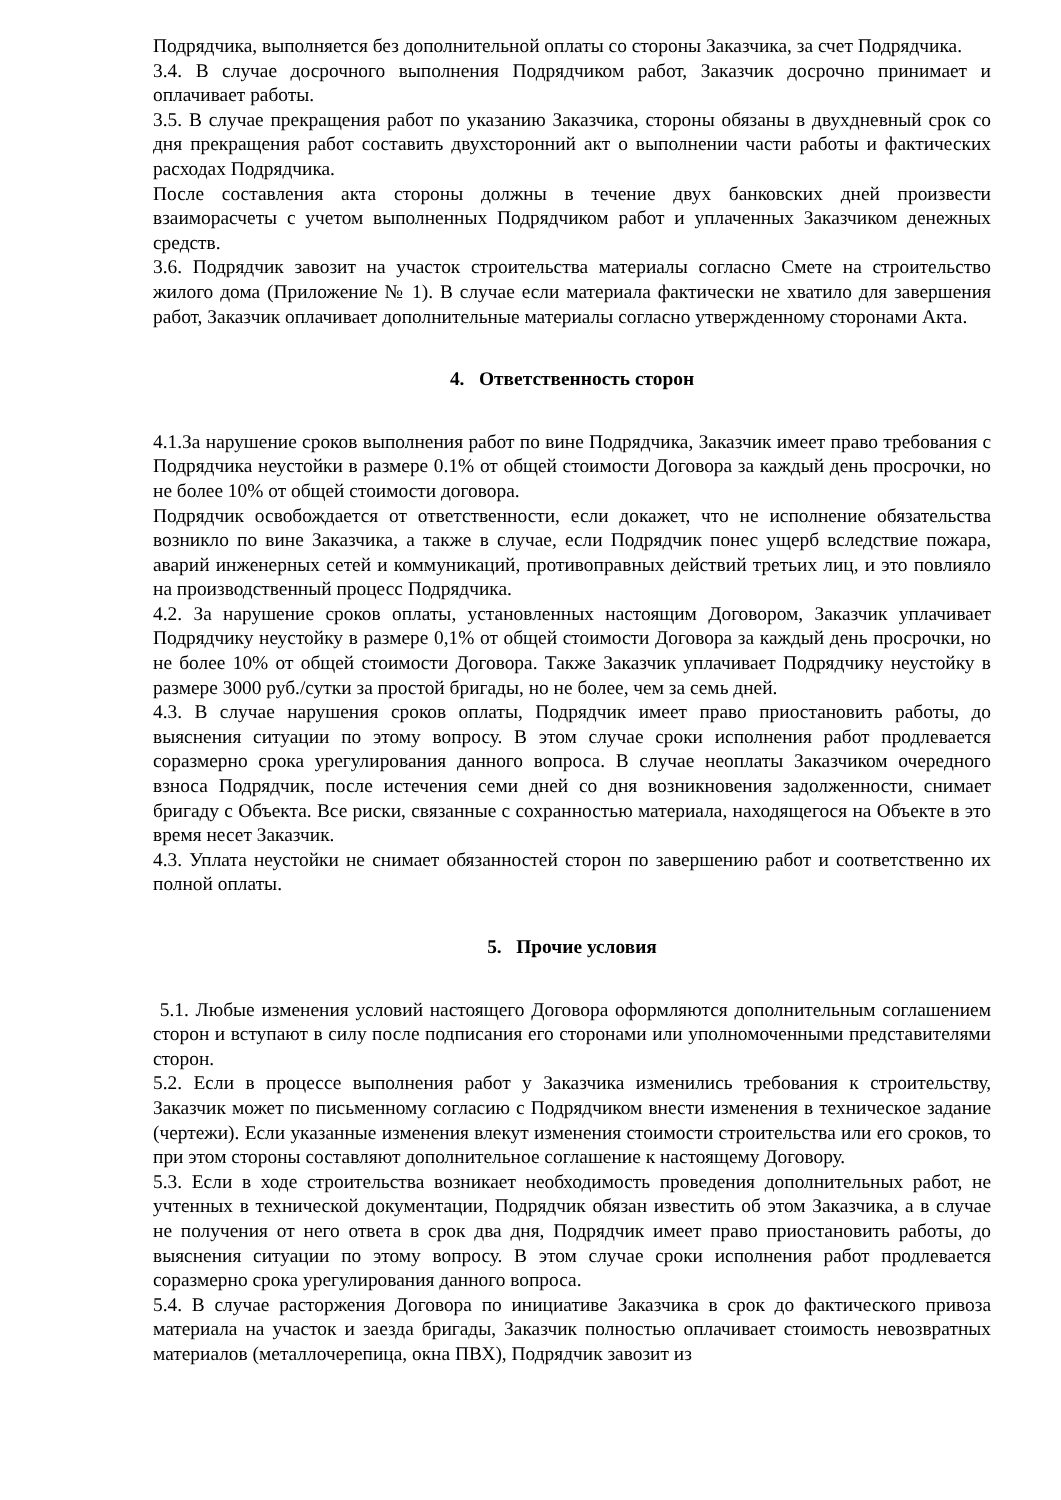Подрядчика, выполняется без дополнительной оплаты со стороны Заказчика, за счет Подрядчика.
3.4. В случае досрочного выполнения Подрядчиком работ, Заказчик досрочно принимает и оплачивает работы.
3.5. В случае прекращения работ по указанию Заказчика, стороны обязаны в двухдневный срок со дня прекращения работ составить двухсторонний акт о выполнении части работы и фактических расходах Подрядчика.
После составления акта стороны должны в течение двух банковских дней произвести взаиморасчеты с учетом выполненных Подрядчиком работ и уплаченных Заказчиком денежных средств.
3.6. Подрядчик завозит на участок строительства материалы согласно Смете на строительство жилого дома (Приложение № 1). В случае если материала фактически не хватило для завершения работ, Заказчик оплачивает дополнительные материалы согласно утвержденному сторонами Акта.
4. Ответственность сторон
4.1.За нарушение сроков выполнения работ по вине Подрядчика, Заказчик имеет право требования с Подрядчика неустойки в размере 0.1% от общей стоимости Договора за каждый день просрочки, но не более 10% от общей стоимости договора.
Подрядчик освобождается от ответственности, если докажет, что не исполнение обязательства возникло по вине Заказчика, а также в случае, если Подрядчик понес ущерб вследствие пожара, аварий инженерных сетей и коммуникаций, противоправных действий третьих лиц, и это повлияло на производственный процесс Подрядчика.
4.2. За нарушение сроков оплаты, установленных настоящим Договором, Заказчик уплачивает Подрядчику неустойку в размере 0,1% от общей стоимости Договора за каждый день просрочки, но не более 10% от общей стоимости Договора. Также Заказчик уплачивает Подрядчику неустойку в размере 3000 руб./сутки за простой бригады, но не более, чем за семь дней.
4.3. В случае нарушения сроков оплаты, Подрядчик имеет право приостановить работы, до выяснения ситуации по этому вопросу. В этом случае сроки исполнения работ продлевается соразмерно срока урегулирования данного вопроса. В случае неоплаты Заказчиком очередного взноса Подрядчик, после истечения семи дней со дня возникновения задолженности, снимает бригаду с Объекта. Все риски, связанные с сохранностью материала, находящегося на Объекте в это время несет Заказчик.
4.3. Уплата неустойки не снимает обязанностей сторон по завершению работ и соответственно их полной оплаты.
5. Прочие условия
5.1. Любые изменения условий настоящего Договора оформляются дополнительным соглашением сторон и вступают в силу после подписания его сторонами или уполномоченными представителями сторон.
5.2. Если в процессе выполнения работ у Заказчика изменились требования к строительству, Заказчик может по письменному согласию с Подрядчиком внести изменения в техническое задание (чертежи). Если указанные изменения влекут изменения стоимости строительства или его сроков, то при этом стороны составляют дополнительное соглашение к настоящему Договору.
5.3. Если в ходе строительства возникает необходимость проведения дополнительных работ, не учтенных в технической документации, Подрядчик обязан известить об этом Заказчика, а в случае не получения от него ответа в срок два дня, Подрядчик имеет право приостановить работы, до выяснения ситуации по этому вопросу. В этом случае сроки исполнения работ продлевается соразмерно срока урегулирования данного вопроса.
5.4. В случае расторжения Договора по инициативе Заказчика в срок до фактического привоза материала на участок и заезда бригады, Заказчик полностью оплачивает стоимость невозвратных материалов (металлочерепица, окна ПВХ), Подрядчик завозит из